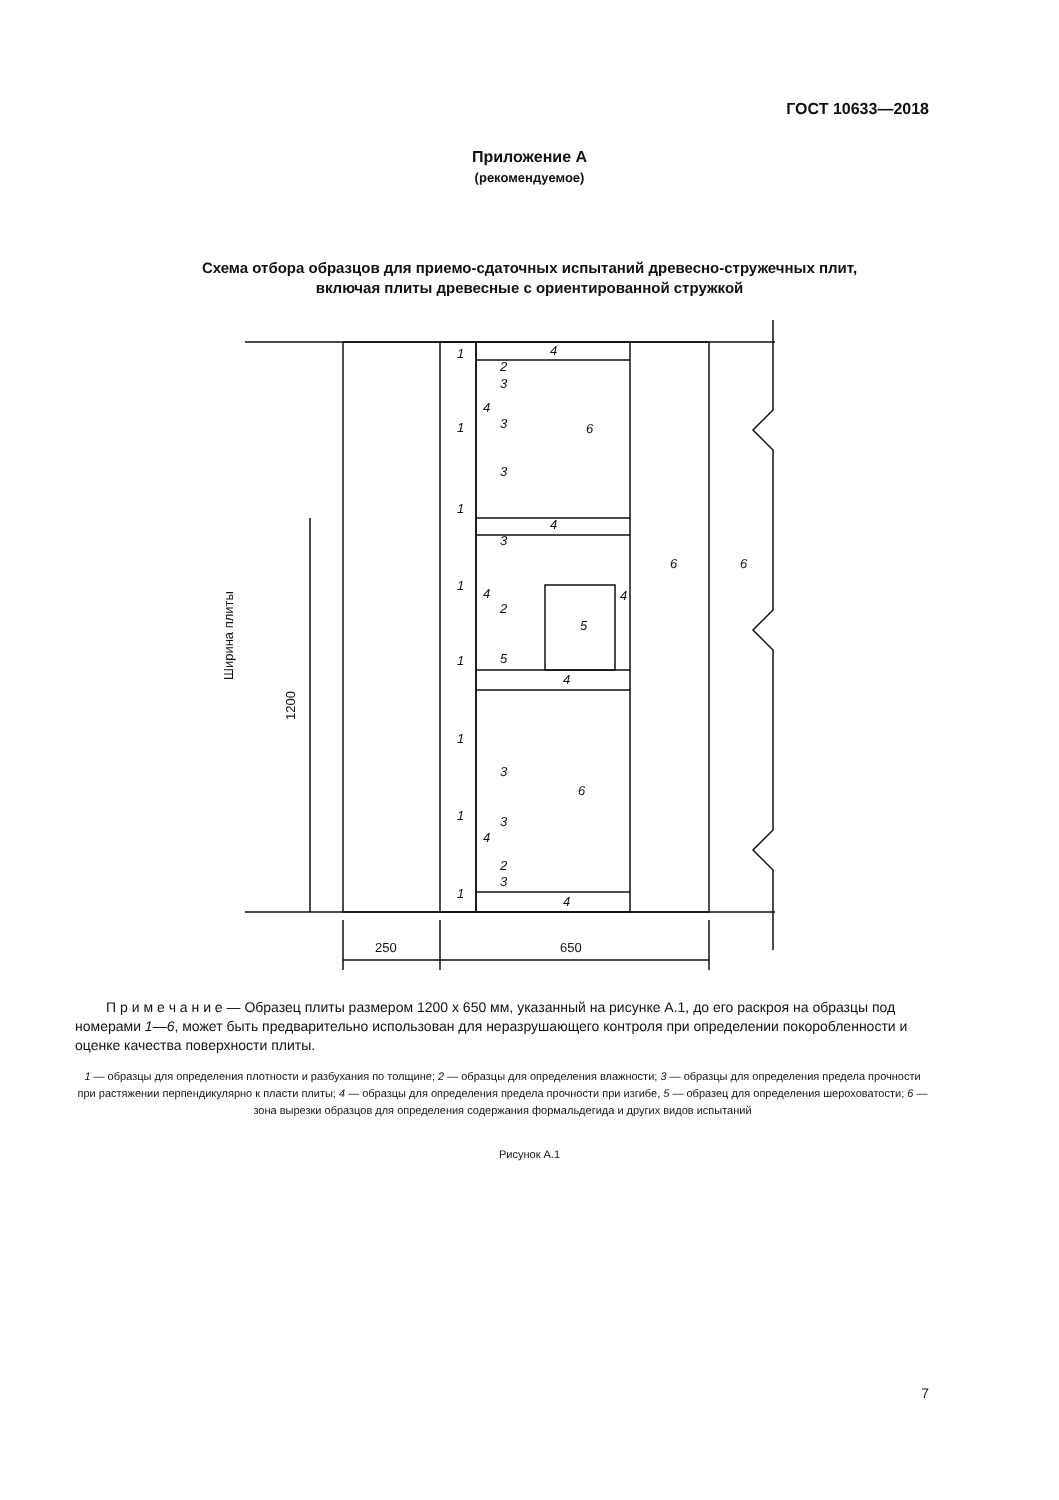ГОСТ 10633—2018
Приложение А
(рекомендуемое)
Схема отбора образцов для приемо-сдаточных испытаний древесно-стружечных плит,
включая плиты древесные с ориентированной стружкой
1
1
1
1
1
1
1
1
4
4
4
4
4
4
4
4
2
3
3
3
3
2
5
3
3
2
3
6
5
6
6
6
1200
Ширина плиты
250
650
П р и м е ч а н и е — Образец плиты размером 1200 х 650 мм, указанный на рисунке А.1, до его раскроя на образцы под номерами 1—6, может быть предварительно использован для неразрушающего контроля при определении покоробленности и оценке качества поверхности плиты.
1 — образцы для определения плотности и разбухания по толщине; 2 — образцы для определения влажности; 3 — образцы для определения предела прочности при растяжении перпендикулярно к пласти плиты; 4 — образцы для определения предела прочности при изгибе, 5 — образец для определения шероховатости; 6 — зона вырезки образцов для определения содержания формальдегида и других видов испытаний
Рисунок А.1
7